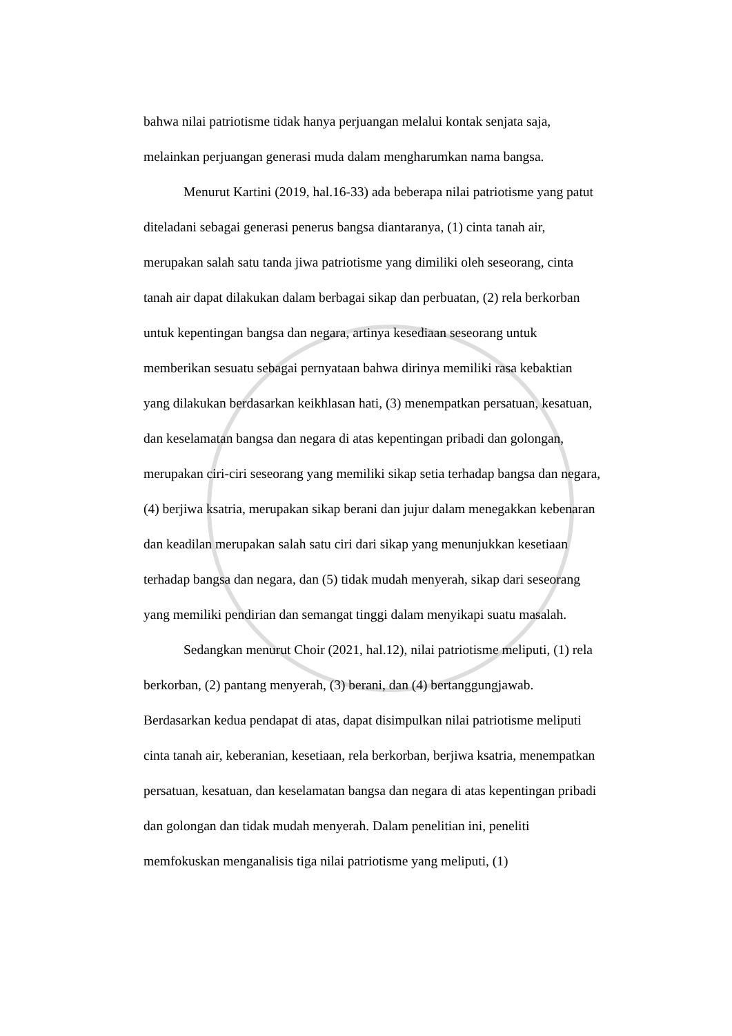bahwa nilai patriotisme tidak hanya perjuangan melalui kontak senjata saja, melainkan perjuangan generasi muda dalam mengharumkan nama bangsa.
Menurut Kartini (2019, hal.16-33) ada beberapa nilai patriotisme yang patut diteladani sebagai generasi penerus bangsa diantaranya, (1) cinta tanah air, merupakan salah satu tanda jiwa patriotisme yang dimiliki oleh seseorang, cinta tanah air dapat dilakukan dalam berbagai sikap dan perbuatan, (2) rela berkorban untuk kepentingan bangsa dan negara, artinya kesediaan seseorang untuk memberikan sesuatu sebagai pernyataan bahwa dirinya memiliki rasa kebaktian yang dilakukan berdasarkan keikhlasan hati, (3) menempatkan persatuan, kesatuan, dan keselamatan bangsa dan negara di atas kepentingan pribadi dan golongan, merupakan ciri-ciri seseorang yang memiliki sikap setia terhadap bangsa dan negara, (4) berjiwa ksatria, merupakan sikap berani dan jujur dalam menegakkan kebenaran dan keadilan merupakan salah satu ciri dari sikap yang menunjukkan kesetiaan terhadap bangsa dan negara, dan (5) tidak mudah menyerah, sikap dari seseorang yang memiliki pendirian dan semangat tinggi dalam menyikapi suatu masalah.
Sedangkan menurut Choir (2021, hal.12), nilai patriotisme meliputi, (1) rela berkorban, (2) pantang menyerah, (3) berani, dan (4) bertanggungjawab. Berdasarkan kedua pendapat di atas, dapat disimpulkan nilai patriotisme meliputi cinta tanah air, keberanian, kesetiaan, rela berkorban, berjiwa ksatria, menempatkan persatuan, kesatuan, dan keselamatan bangsa dan negara di atas kepentingan pribadi dan golongan dan tidak mudah menyerah. Dalam penelitian ini, peneliti memfokuskan menganalisis tiga nilai patriotisme yang meliputi, (1)